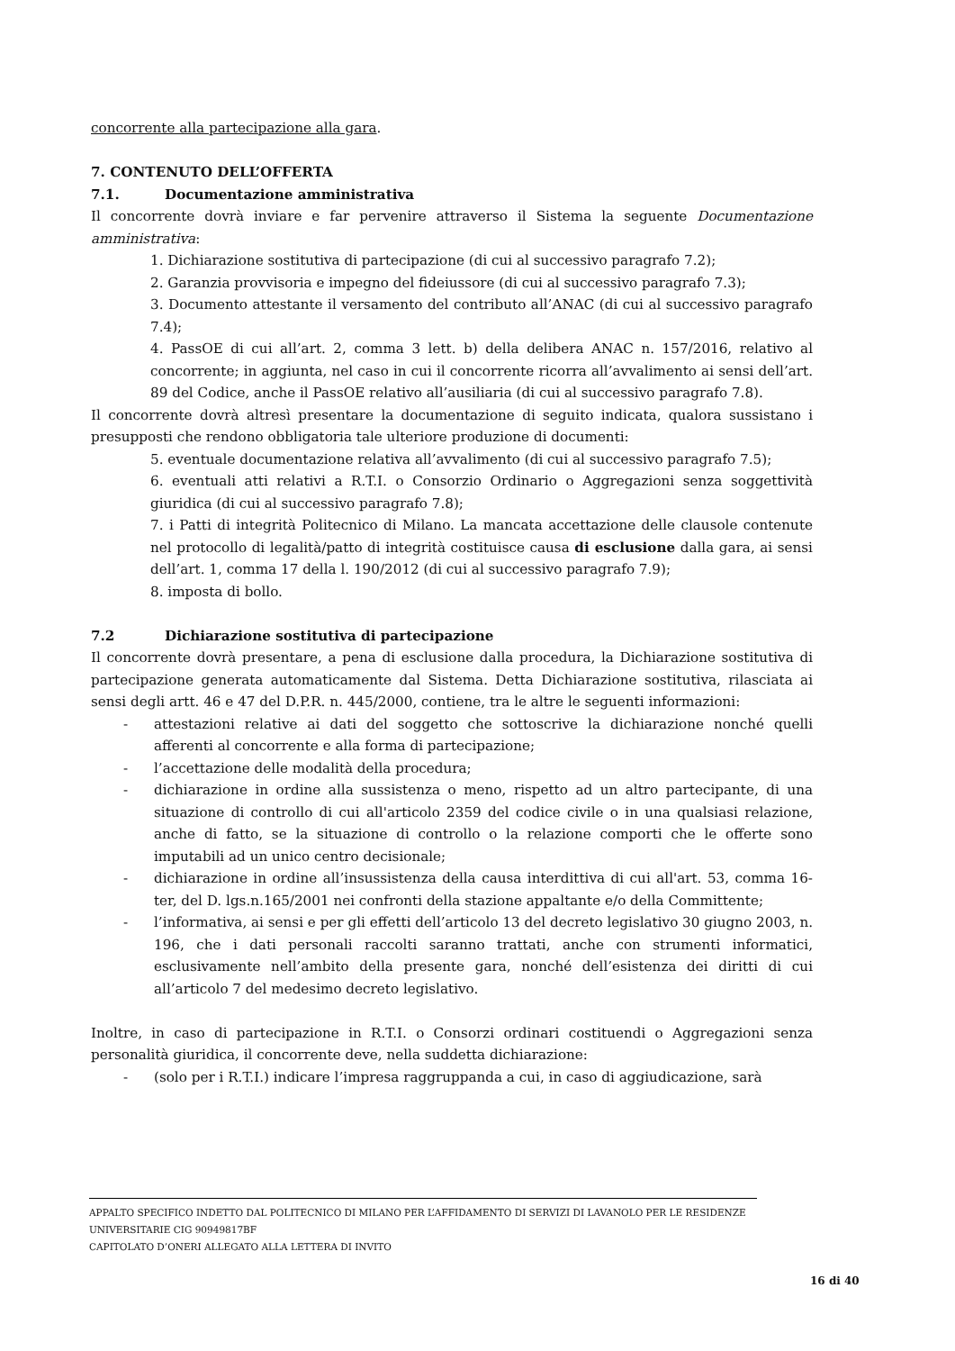concorrente alla partecipazione alla gara.
7. CONTENUTO DELL’OFFERTA
7.1. Documentazione amministrativa
Il concorrente dovrà inviare e far pervenire attraverso il Sistema la seguente Documentazione amministrativa:
1. Dichiarazione sostitutiva di partecipazione (di cui al successivo paragrafo 7.2);
2. Garanzia provvisoria e impegno del fideiussore (di cui al successivo paragrafo 7.3);
3. Documento attestante il versamento del contributo all’ANAC (di cui al successivo paragrafo 7.4);
4. PassOE di cui all’art. 2, comma 3 lett. b) della delibera ANAC n. 157/2016, relativo al concorrente; in aggiunta, nel caso in cui il concorrente ricorra all’avvalimento ai sensi dell’art. 89 del Codice, anche il PassOE relativo all’ausiliaria (di cui al successivo paragrafo 7.8).
Il concorrente dovrà altresì presentare la documentazione di seguito indicata, qualora sussistano i presupposti che rendono obbligatoria tale ulteriore produzione di documenti:
5. eventuale documentazione relativa all’avvalimento (di cui al successivo paragrafo 7.5);
6. eventuali atti relativi a R.T.I. o Consorzio Ordinario o Aggregazioni senza soggettività giuridica (di cui al successivo paragrafo 7.8);
7. i Patti di integrità Politecnico di Milano. La mancata accettazione delle clausole contenute nel protocollo di legalità/patto di integrità costituisce causa di esclusione dalla gara, ai sensi dell’art. 1, comma 17 della l. 190/2012 (di cui al successivo paragrafo 7.9);
8. imposta di bollo.
7.2 Dichiarazione sostitutiva di partecipazione
Il concorrente dovrà presentare, a pena di esclusione dalla procedura, la Dichiarazione sostitutiva di partecipazione generata automaticamente dal Sistema. Detta Dichiarazione sostitutiva, rilasciata ai sensi degli artt. 46 e 47 del D.P.R. n. 445/2000, contiene, tra le altre le seguenti informazioni:
- attestazioni relative ai dati del soggetto che sottoscrive la dichiarazione nonché quelli afferenti al concorrente e alla forma di partecipazione;
- l’accettazione delle modalità della procedura;
- dichiarazione in ordine alla sussistenza o meno, rispetto ad un altro partecipante, di una situazione di controllo di cui all'articolo 2359 del codice civile o in una qualsiasi relazione, anche di fatto, se la situazione di controllo o la relazione comporti che le offerte sono imputabili ad un unico centro decisionale;
- dichiarazione in ordine all’insussistenza della causa interdittiva di cui all'art. 53, comma 16-ter, del D. lgs.n.165/2001 nei confronti della stazione appaltante e/o della Committente;
- l’informativa, ai sensi e per gli effetti dell’articolo 13 del decreto legislativo 30 giugno 2003, n. 196, che i dati personali raccolti saranno trattati, anche con strumenti informatici, esclusivamente nell’ambito della presente gara, nonché dell’esistenza dei diritti di cui all’articolo 7 del medesimo decreto legislativo.
Inoltre, in caso di partecipazione in R.T.I. o Consorzi ordinari costituendi o Aggregazioni senza personalità giuridica, il concorrente deve, nella suddetta dichiarazione:
- (solo per i R.T.I.) indicare l’impresa raggruppanda a cui, in caso di aggiudicazione, sarà
APPALTO SPECIFICO INDETTO DAL POLITECNICO DI MILANO PER L’AFFIDAMENTO DI SERVIZI DI LAVANOLO PER LE RESIDENZE UNIVERSITARIE CIG 90949817BF
CAPITOLATO D’ONERI ALLEGATO ALLA LETTERA DI INVITO
16 di 40